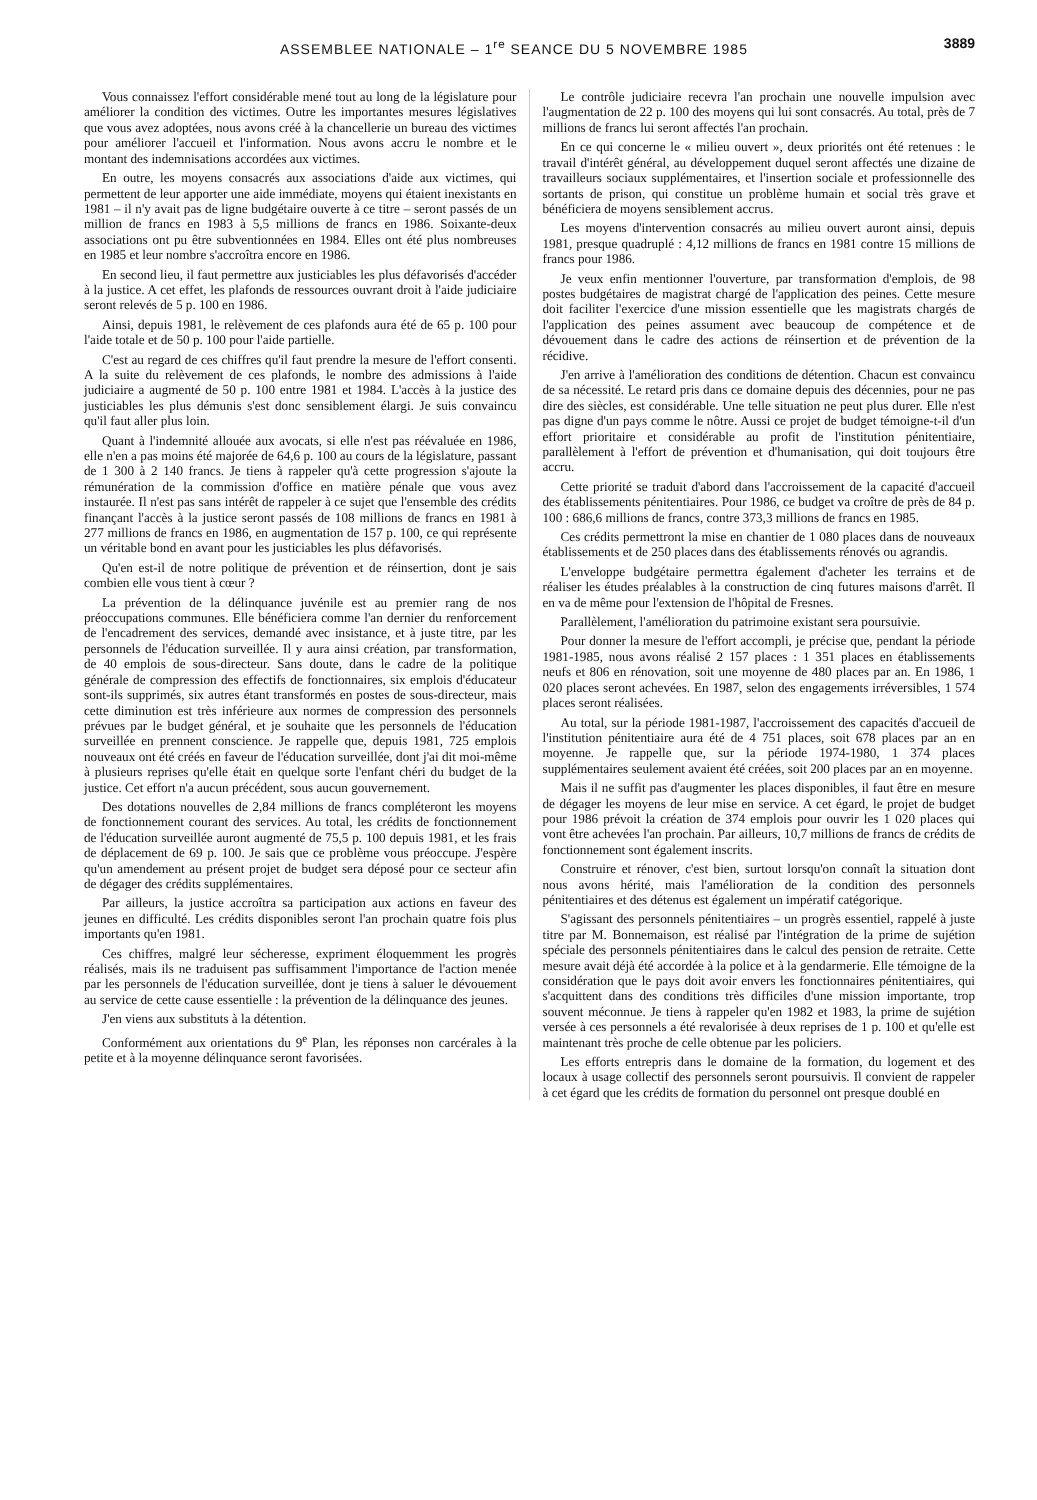ASSEMBLEE NATIONALE – 1<sup>re</sup> SEANCE DU 5 NOVEMBRE 1985 3889
Vous connaissez l'effort considérable mené tout au long de la législature pour améliorer la condition des victimes. Outre les importantes mesures législatives que vous avez adoptées, nous avons créé à la chancellerie un bureau des victimes pour améliorer l'accueil et l'information. Nous avons accru le nombre et le montant des indemnisations accordées aux victimes.
En outre, les moyens consacrés aux associations d'aide aux victimes, qui permettent de leur apporter une aide immédiate, moyens qui étaient inexistants en 1981 – il n'y avait pas de ligne budgétaire ouverte à ce titre – seront passés de un million de francs en 1983 à 5,5 millions de francs en 1986. Soixante-deux associations ont pu être subventionnées en 1984. Elles ont été plus nombreuses en 1985 et leur nombre s'accroîtra encore en 1986.
En second lieu, il faut permettre aux justiciables les plus défavorisés d'accéder à la justice. A cet effet, les plafonds de ressources ouvrant droit à l'aide judiciaire seront relevés de 5 p. 100 en 1986.
Ainsi, depuis 1981, le relèvement de ces plafonds aura été de 65 p. 100 pour l'aide totale et de 50 p. 100 pour l'aide partielle.
C'est au regard de ces chiffres qu'il faut prendre la mesure de l'effort consenti. A la suite du relèvement de ces plafonds, le nombre des admissions à l'aide judiciaire a augmenté de 50 p. 100 entre 1981 et 1984. L'accès à la justice des justiciables les plus démunis s'est donc sensiblement élargi. Je suis convaincu qu'il faut aller plus loin.
Quant à l'indemnité allouée aux avocats, si elle n'est pas réévaluée en 1986, elle n'en a pas moins été majorée de 64,6 p. 100 au cours de la législature, passant de 1 300 à 2 140 francs. Je tiens à rappeler qu'à cette progression s'ajoute la rémunération de la commission d'office en matière pénale que vous avez instaurée. Il n'est pas sans intérêt de rappeler à ce sujet que l'ensemble des crédits finançant l'accès à la justice seront passés de 108 millions de francs en 1981 à 277 millions de francs en 1986, en augmentation de 157 p. 100, ce qui représente un véritable bond en avant pour les justiciables les plus défavorisés.
Qu'en est-il de notre politique de prévention et de réinsertion, dont je sais combien elle vous tient à cœur ?
La prévention de la délinquance juvénile est au premier rang de nos préoccupations communes. Elle bénéficiera comme l'an dernier du renforcement de l'encadrement des services, demandé avec insistance, et à juste titre, par les personnels de l'éducation surveillée. Il y aura ainsi création, par transformation, de 40 emplois de sous-directeur. Sans doute, dans le cadre de la politique générale de compression des effectifs de fonctionnaires, six emplois d'éducateur sont-ils supprimés, six autres étant transformés en postes de sous-directeur, mais cette diminution est très inférieure aux normes de compression des personnels prévues par le budget général, et je souhaite que les personnels de l'éducation surveillée en prennent conscience. Je rappelle que, depuis 1981, 725 emplois nouveaux ont été créés en faveur de l'éducation surveillée, dont j'ai dit moi-même à plusieurs reprises qu'elle était en quelque sorte l'enfant chéri du budget de la justice. Cet effort n'a aucun précédent, sous aucun gouvernement.
Des dotations nouvelles de 2,84 millions de francs compléteront les moyens de fonctionnement courant des services. Au total, les crédits de fonctionnement de l'éducation surveillée auront augmenté de 75,5 p. 100 depuis 1981, et les frais de déplacement de 69 p. 100. Je sais que ce problème vous préoccupe. J'espère qu'un amendement au présent projet de budget sera déposé pour ce secteur afin de dégager des crédits supplémentaires.
Par ailleurs, la justice accroîtra sa participation aux actions en faveur des jeunes en difficulté. Les crédits disponibles seront l'an prochain quatre fois plus importants qu'en 1981.
Ces chiffres, malgré leur sécheresse, expriment éloquemment les progrès réalisés, mais ils ne traduisent pas suffisamment l'importance de l'action menée par les personnels de l'éducation surveillée, dont je tiens à saluer le dévouement au service de cette cause essentielle : la prévention de la délinquance des jeunes.
J'en viens aux substituts à la détention.
Conformément aux orientations du 9<sup>e</sup> Plan, les réponses non carcérales à la petite et à la moyenne délinquance seront favorisées.
Le contrôle judiciaire recevra l'an prochain une nouvelle impulsion avec l'augmentation de 22 p. 100 des moyens qui lui sont consacrés. Au total, près de 7 millions de francs lui seront affectés l'an prochain.
En ce qui concerne le « milieu ouvert », deux priorités ont été retenues : le travail d'intérêt général, au développement duquel seront affectés une dizaine de travailleurs sociaux supplémentaires, et l'insertion sociale et professionnelle des sortants de prison, qui constitue un problème humain et social très grave et bénéficiera de moyens sensiblement accrus.
Les moyens d'intervention consacrés au milieu ouvert auront ainsi, depuis 1981, presque quadruplé : 4,12 millions de francs en 1981 contre 15 millions de francs pour 1986.
Je veux enfin mentionner l'ouverture, par transformation d'emplois, de 98 postes budgétaires de magistrat chargé de l'application des peines. Cette mesure doit faciliter l'exercice d'une mission essentielle que les magistrats chargés de l'application des peines assument avec beaucoup de compétence et de dévouement dans le cadre des actions de réinsertion et de prévention de la récidive.
J'en arrive à l'amélioration des conditions de détention. Chacun est convaincu de sa nécessité. Le retard pris dans ce domaine depuis des décennies, pour ne pas dire des siècles, est considérable. Une telle situation ne peut plus durer. Elle n'est pas digne d'un pays comme le nôtre. Aussi ce projet de budget témoigne-t-il d'un effort prioritaire et considérable au profit de l'institution pénitentiaire, parallèlement à l'effort de prévention et d'humanisation, qui doit toujours être accru.
Cette priorité se traduit d'abord dans l'accroissement de la capacité d'accueil des établissements pénitentiaires. Pour 1986, ce budget va croître de près de 84 p. 100 : 686,6 millions de francs, contre 373,3 millions de francs en 1985.
Ces crédits permettront la mise en chantier de 1 080 places dans de nouveaux établissements et de 250 places dans des établissements rénovés ou agrandis.
L'enveloppe budgétaire permettra également d'acheter les terrains et de réaliser les études préalables à la construction de cinq futures maisons d'arrêt. Il en va de même pour l'extension de l'hôpital de Fresnes.
Parallèlement, l'amélioration du patrimoine existant sera poursuivie.
Pour donner la mesure de l'effort accompli, je précise que, pendant la période 1981-1985, nous avons réalisé 2 157 places : 1 351 places en établissements neufs et 806 en rénovation, soit une moyenne de 480 places par an. En 1986, 1 020 places seront achevées. En 1987, selon des engagements irréversibles, 1 574 places seront réalisées.
Au total, sur la période 1981-1987, l'accroissement des capacités d'accueil de l'institution pénitentiaire aura été de 4 751 places, soit 678 places par an en moyenne. Je rappelle que, sur la période 1974-1980, 1 374 places supplémentaires seulement avaient été créées, soit 200 places par an en moyenne.
Mais il ne suffit pas d'augmenter les places disponibles, il faut être en mesure de dégager les moyens de leur mise en service. A cet égard, le projet de budget pour 1986 prévoit la création de 374 emplois pour ouvrir les 1 020 places qui vont être achevées l'an prochain. Par ailleurs, 10,7 millions de francs de crédits de fonctionnement sont également inscrits.
Construire et rénover, c'est bien, surtout lorsqu'on connaît la situation dont nous avons hérité, mais l'amélioration de la condition des personnels pénitentiaires et des détenus est également un impératif catégorique.
S'agissant des personnels pénitentiaires – un progrès essentiel, rappelé à juste titre par M. Bonnemaison, est réalisé par l'intégration de la prime de sujétion spéciale des personnels pénitentiaires dans le calcul des pension de retraite. Cette mesure avait déjà été accordée à la police et à la gendarmerie. Elle témoigne de la considération que le pays doit avoir envers les fonctionnaires pénitentiaires, qui s'acquittent dans des conditions très difficiles d'une mission importante, trop souvent méconnue. Je tiens à rappeler qu'en 1982 et 1983, la prime de sujétion versée à ces personnels a été revalorisée à deux reprises de 1 p. 100 et qu'elle est maintenant très proche de celle obtenue par les policiers.
Les efforts entrepris dans le domaine de la formation, du logement et des locaux à usage collectif des personnels seront poursuivis. Il convient de rappeler à cet égard que les crédits de formation du personnel ont presque doublé en